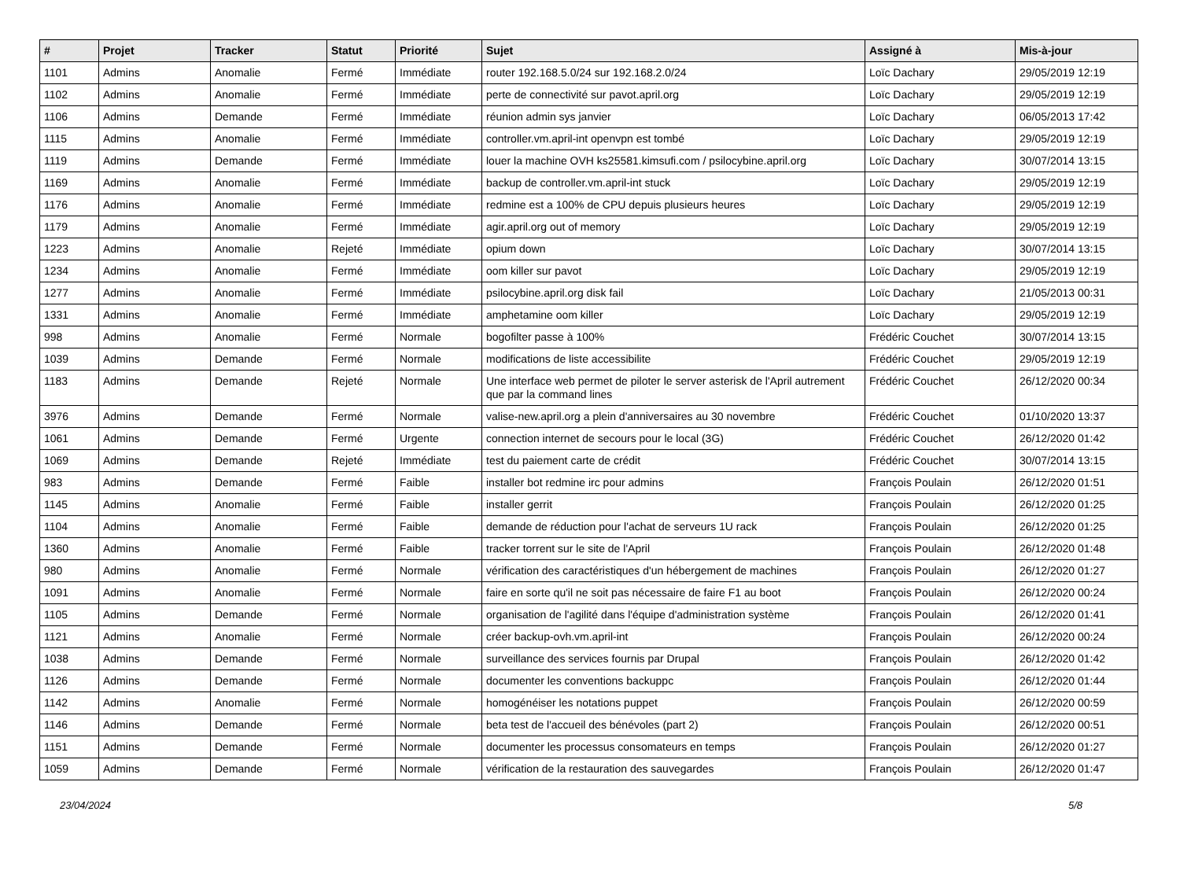| # | Projet | Tracker | Statut | Priorité | Sujet | Assigné à | Mis-à-jour |
| --- | --- | --- | --- | --- | --- | --- | --- |
| 1101 | Admins | Anomalie | Fermé | Immédiate | router 192.168.5.0/24 sur 192.168.2.0/24 | Loïc Dachary | 29/05/2019 12:19 |
| 1102 | Admins | Anomalie | Fermé | Immédiate | perte de connectivité sur pavot.april.org | Loïc Dachary | 29/05/2019 12:19 |
| 1106 | Admins | Demande | Fermé | Immédiate | réunion admin sys janvier | Loïc Dachary | 06/05/2013 17:42 |
| 1115 | Admins | Anomalie | Fermé | Immédiate | controller.vm.april-int openvpn est tombé | Loïc Dachary | 29/05/2019 12:19 |
| 1119 | Admins | Demande | Fermé | Immédiate | louer la machine OVH ks25581.kimsufi.com / psilocybine.april.org | Loïc Dachary | 30/07/2014 13:15 |
| 1169 | Admins | Anomalie | Fermé | Immédiate | backup de controller.vm.april-int stuck | Loïc Dachary | 29/05/2019 12:19 |
| 1176 | Admins | Anomalie | Fermé | Immédiate | redmine est a 100% de CPU depuis plusieurs heures | Loïc Dachary | 29/05/2019 12:19 |
| 1179 | Admins | Anomalie | Fermé | Immédiate | agir.april.org out of memory | Loïc Dachary | 29/05/2019 12:19 |
| 1223 | Admins | Anomalie | Rejeté | Immédiate | opium down | Loïc Dachary | 30/07/2014 13:15 |
| 1234 | Admins | Anomalie | Fermé | Immédiate | oom killer sur pavot | Loïc Dachary | 29/05/2019 12:19 |
| 1277 | Admins | Anomalie | Fermé | Immédiate | psilocybine.april.org disk fail | Loïc Dachary | 21/05/2013 00:31 |
| 1331 | Admins | Anomalie | Fermé | Immédiate | amphetamine oom killer | Loïc Dachary | 29/05/2019 12:19 |
| 998 | Admins | Anomalie | Fermé | Normale | bogofilter passe à 100% | Frédéric Couchet | 30/07/2014 13:15 |
| 1039 | Admins | Demande | Fermé | Normale | modifications de liste accessibilite | Frédéric Couchet | 29/05/2019 12:19 |
| 1183 | Admins | Demande | Rejeté | Normale | Une interface web permet de piloter le server asterisk de l'April autrement que par la command lines | Frédéric Couchet | 26/12/2020 00:34 |
| 3976 | Admins | Demande | Fermé | Normale | valise-new.april.org a plein d'anniversaires au 30 novembre | Frédéric Couchet | 01/10/2020 13:37 |
| 1061 | Admins | Demande | Fermé | Urgente | connection internet de secours pour le local (3G) | Frédéric Couchet | 26/12/2020 01:42 |
| 1069 | Admins | Demande | Rejeté | Immédiate | test du paiement carte de crédit | Frédéric Couchet | 30/07/2014 13:15 |
| 983 | Admins | Demande | Fermé | Faible | installer bot redmine irc pour admins | François Poulain | 26/12/2020 01:51 |
| 1145 | Admins | Anomalie | Fermé | Faible | installer gerrit | François Poulain | 26/12/2020 01:25 |
| 1104 | Admins | Anomalie | Fermé | Faible | demande de réduction pour l'achat de serveurs 1U rack | François Poulain | 26/12/2020 01:25 |
| 1360 | Admins | Anomalie | Fermé | Faible | tracker torrent sur le site de l'April | François Poulain | 26/12/2020 01:48 |
| 980 | Admins | Anomalie | Fermé | Normale | vérification des caractéristiques d'un hébergement de machines | François Poulain | 26/12/2020 01:27 |
| 1091 | Admins | Anomalie | Fermé | Normale | faire en sorte qu'il ne soit pas nécessaire de faire F1 au boot | François Poulain | 26/12/2020 00:24 |
| 1105 | Admins | Demande | Fermé | Normale | organisation de l'agilité dans l'équipe d'administration système | François Poulain | 26/12/2020 01:41 |
| 1121 | Admins | Anomalie | Fermé | Normale | créer backup-ovh.vm.april-int | François Poulain | 26/12/2020 00:24 |
| 1038 | Admins | Demande | Fermé | Normale | surveillance des services fournis par Drupal | François Poulain | 26/12/2020 01:42 |
| 1126 | Admins | Demande | Fermé | Normale | documenter les conventions backuppc | François Poulain | 26/12/2020 01:44 |
| 1142 | Admins | Anomalie | Fermé | Normale | homogénéiser les notations puppet | François Poulain | 26/12/2020 00:59 |
| 1146 | Admins | Demande | Fermé | Normale | beta test de l'accueil des bénévoles (part 2) | François Poulain | 26/12/2020 00:51 |
| 1151 | Admins | Demande | Fermé | Normale | documenter les processus consomateurs en temps | François Poulain | 26/12/2020 01:27 |
| 1059 | Admins | Demande | Fermé | Normale | vérification de la restauration des sauvegardes | François Poulain | 26/12/2020 01:47 |
23/04/2024 5/8